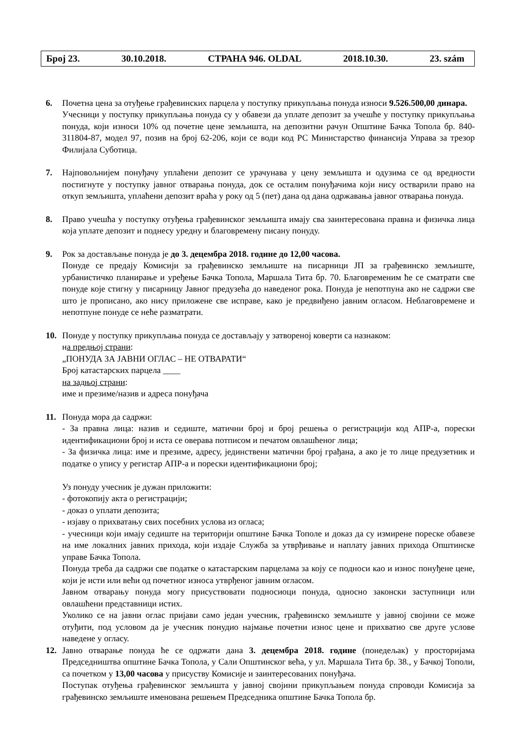Број 23. 30.10.2018. СТРАНА 946. OLDAL 2018.10.30. 23. szám
6. Почетна цена за отуђење грађевинских парцела у поступку прикупљања понуда износи 9.526.500,00 динара.
Учесници у поступку прикупљања понуда су у обавези да уплате депозит за учешће у поступку прикупљања понуда, који износи 10% од почетне цене земљишта, на депозитни рачун Општине Бачка Топола бр. 840-311804-87, модел 97, позив на број 62-206, који се води код РС Министарство финансија Управа за трезор Филијала Суботица.
7. Најповољнијем понуђачу уплаћени депозит се урачунава у цену земљишта и одузима се од вредности постигнуте у поступку јавног отварања понуда, док се осталим понуђачима који нису остварили право на откуп земљишта, уплаћени депозит враћа у року од 5 (пет) дана од дана одржавања јавног отварања понуда.
8. Право учешћа у поступку отуђења грађевинског земљишта имају сва заинтересована правна и физичка лица која уплате депозит и поднесу уредну и благовремену писану понуду.
9. Рок за достављање понуда је до 3. децембра 2018. године до 12,00 часова.
Понуде се предају Комисији за грађевинско земљиште на писарници ЈП за грађевинско земљиште, урбанистичко планирање и уређење Бачка Топола, Маршала Тита бр. 70. Благовременим ће се сматрати све понуде које стигну у писарницу Јавног предузећа до наведеног рока. Понуда је непотпуна ако не садржи све што је прописано, ако нису приложене све исправе, како је предвиђено јавним огласом. Неблаговремене и непотпуне понуде се неће разматрати.
10. Понуде у поступку прикупљања понуда се достављају у затвореној коверти са назнаком:
на предњој страни:
„ПОНУДА ЗА ЈАВНИ ОГЛАС – НЕ ОТВАРАТИ“
Број катастарских парцела ____
на задњој страни:
име и презиме/назив и адреса понуђача
11. Понуда мора да садржи:
- За правна лица: назив и седиште, матични број и број решења о регистрацији код АПР-а, порески идентификациони број и иста се оверава потписом и печатом овлашћеног лица;
- За физичка лица: име и презиме, адресу, јединствени матични број грађана, а ако је то лице предузетник и податке о упису у регистар АПР-а и порески идентификациони број;
Уз понуду учесник је дужан приложити:
- фотокопију акта о регистрацији;
- доказ о уплати депозита;
- изјаву о прихватању свих посебних услова из огласа;
- учесници који имају седиште на територији општине Бачка Тополе и доказ да су измирене пореске обавезе на име локалних јавних прихода, који издаје Служба за утврђивање и наплату јавних прихода Општинске управе Бачка Топола.
Понуда треба да садржи све податке о катастарским парцелама за коју се подноси као и износ понуђене цене, који је исти или већи од почетног износа утврђеног јавним огласом.
Јавном отварању понуда могу присуствовати подносиоци понуда, односно законски заступници или овлашћени представници истих.
Уколико се на јавни оглас пријави само један учесник, грађевинско земљиште у јавној својини се може отуђити, под условом да је учесник понудио најмање почетни износ цене и прихватио све друге услове наведене у огласу.
12. Јавно отварање понуда ће се одржати дана 3. децембра 2018. године (понедељак) у просторијама Председништва општине Бачка Топола, у Сали Општинског већа, у ул. Маршала Тита бр. 38., у Бачкој Тополи, са почетком у 13,00 часова у присуству Комисије и заинтересованих понуђача.
Поступак отуђења грађевинског земљишта у јавној својини прикупљањем понуда спроводи Комисија за грађевинско земљиште именована решењем Председника општине Бачка Топола бр.